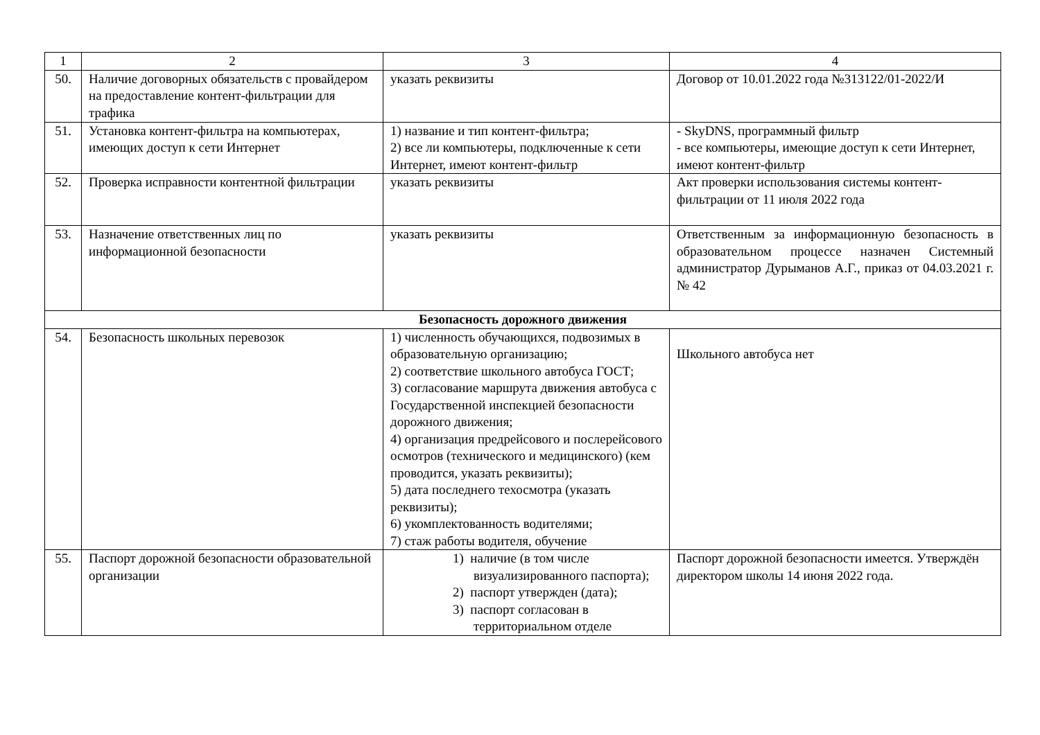| 1 | 2 | 3 | 4 |
| --- | --- | --- | --- |
| 50. | Наличие договорных обязательств с провайдером на предоставление контент-фильтрации для трафика | указать реквизиты | Договор от 10.01.2022 года №313122/01-2022/И |
| 51. | Установка контент-фильтра на компьютерах, имеющих доступ к сети Интернет | 1) название и тип контент-фильтра; 2) все ли компьютеры, подключенные к сети Интернет, имеют контент-фильтр | - SkyDNS, программный фильтр - все компьютеры, имеющие доступ к сети Интернет, имеют контент-фильтр |
| 52. | Проверка исправности контентной фильтрации | указать реквизиты | Акт проверки использования системы контент-фильтрации от 11 июля 2022 года |
| 53. | Назначение ответственных лиц по информационной безопасности | указать реквизиты | Ответственным за информационную безопасность в образовательном процессе назначен Системный администратор Дурыманов А.Г., приказ от 04.03.2021 г. № 42 |
| Безопасность дорожного движения | | | |
| 54. | Безопасность школьных перевозок | 1) численность обучающихся, подвозимых в образовательную организацию; 2) соответствие школьного автобуса ГОСТ; 3) согласование маршрута движения автобуса с Государственной инспекцией безопасности дорожного движения; 4) организация предрейсового и послерейсового осмотров (технического и медицинского) (кем проводится, указать реквизиты); 5) дата последнего техосмотра (указать реквизиты); 6) укомплектованность водителями; 7) стаж работы водителя, обучение | Школьного автобуса нет |
| 55. | Паспорт дорожной безопасности образовательной организации | 1) наличие (в том числе визуализированного паспорта); 2) паспорт утвержден (дата); 3) паспорт согласован в территориальном отделе | Паспорт дорожной безопасности имеется. Утверждён директором школы 14 июня 2022 года. |